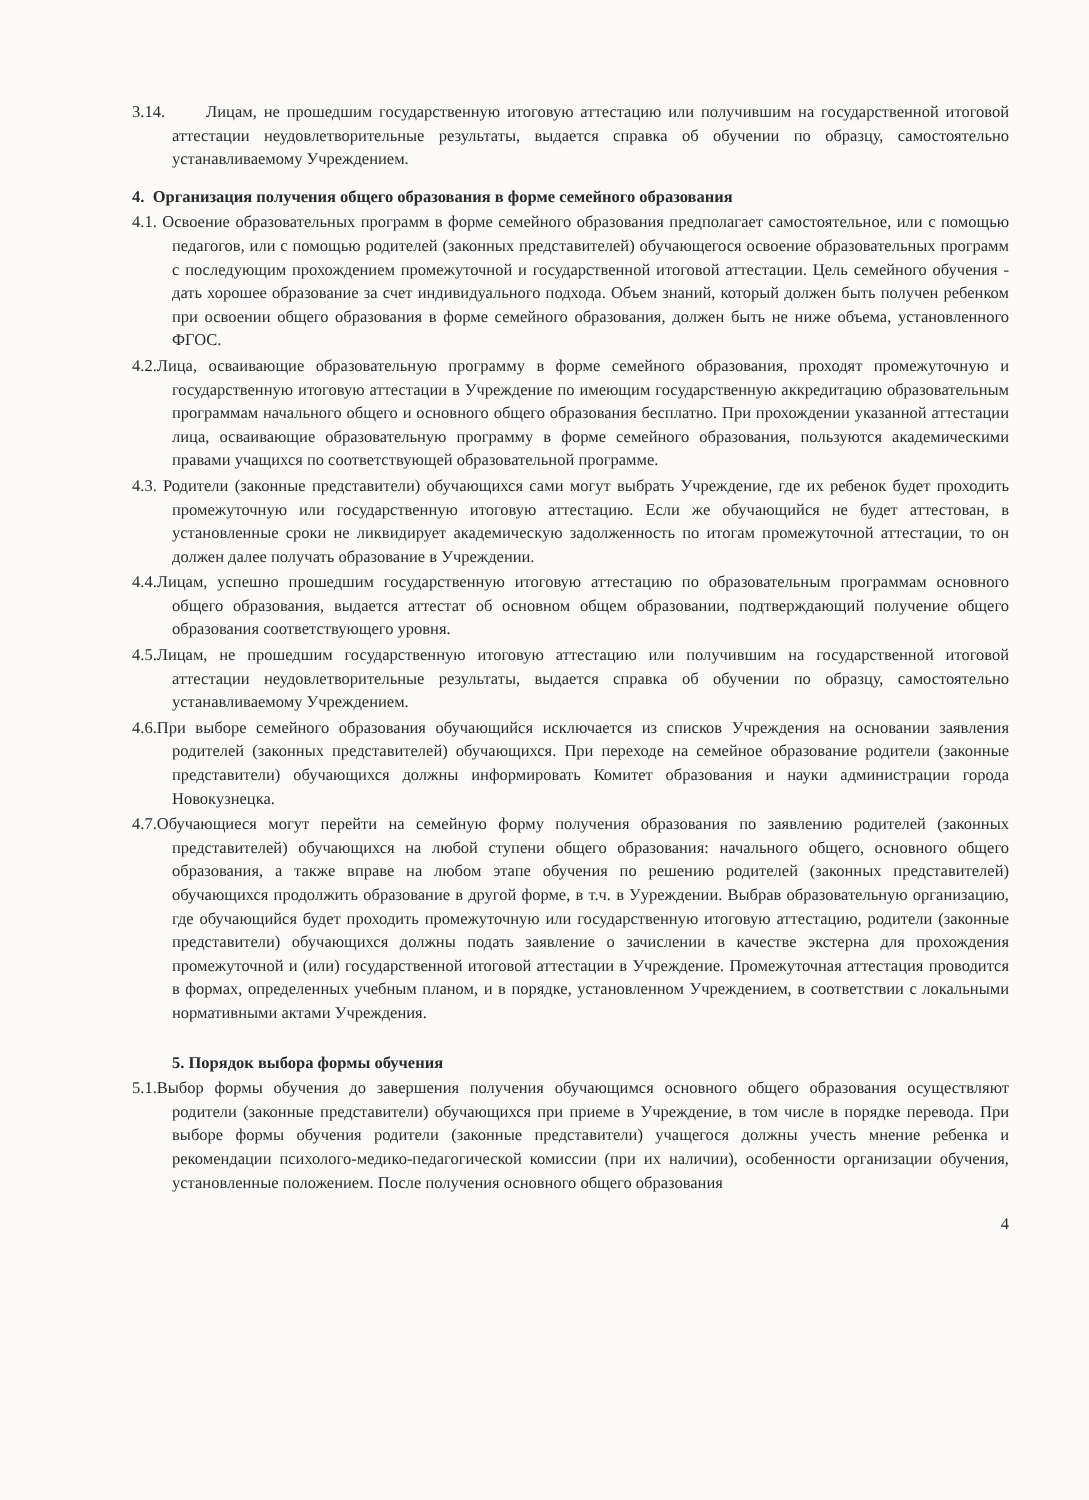3.14. Лицам, не прошедшим государственную итоговую аттестацию или получившим на государственной итоговой аттестации неудовлетворительные результаты, выдается справка об обучении по образцу, самостоятельно устанавливаемому Учреждением.
4. Организация получения общего образования в форме семейного образования
4.1. Освоение образовательных программ в форме семейного образования предполагает самостоятельное, или с помощью педагогов, или с помощью родителей (законных представителей) обучающегося освоение образовательных программ с последующим прохождением промежуточной и государственной итоговой аттестации. Цель семейного обучения - дать хорошее образование за счет индивидуального подхода. Объем знаний, который должен быть получен ребенком при освоении общего образования в форме семейного образования, должен быть не ниже объема, установленного ФГОС.
4.2.Лица, осваивающие образовательную программу в форме семейного образования, проходят промежуточную и государственную итоговую аттестации в Учреждение по имеющим государственную аккредитацию образовательным программам начального общего и основного общего образования бесплатно. При прохождении указанной аттестации лица, осваивающие образовательную программу в форме семейного образования, пользуются академическими правами учащихся по соответствующей образовательной программе.
4.3. Родители (законные представители) обучающихся сами могут выбрать Учреждение, где их ребенок будет проходить промежуточную или государственную итоговую аттестацию. Если же обучающийся не будет аттестован, в установленные сроки не ликвидирует академическую задолженность по итогам промежуточной аттестации, то он должен далее получать образование в Учреждении.
4.4.Лицам, успешно прошедшим государственную итоговую аттестацию по образовательным программам основного общего образования, выдается аттестат об основном общем образовании, подтверждающий получение общего образования соответствующего уровня.
4.5.Лицам, не прошедшим государственную итоговую аттестацию или получившим на государственной итоговой аттестации неудовлетворительные результаты, выдается справка об обучении по образцу, самостоятельно устанавливаемому Учреждением.
4.6.При выборе семейного образования обучающийся исключается из списков Учреждения на основании заявления родителей (законных представителей) обучающихся. При переходе на семейное образование родители (законные представители) обучающихся должны информировать Комитет образования и науки администрации города Новокузнецка.
4.7.Обучающиеся могут перейти на семейную форму получения образования по заявлению родителей (законных представителей) обучающихся на любой ступени общего образования: начального общего, основного общего образования, а также вправе на любом этапе обучения по решению родителей (законных представителей) обучающихся продолжить образование в другой форме, в т.ч. в Уyреждении. Выбрав образовательную организацию, где обучающийся будет проходить промежуточную или государственную итоговую аттестацию, родители (законные представители) обучающихся должны подать заявление о зачислении в качестве экстерна для прохождения промежуточной и (или) государственной итоговой аттестации в Учреждение. Промежуточная аттестация проводится в формах, определенных учебным планом, и в порядке, установленном Учреждением, в соответствии с локальными нормативными актами Учреждения.
5. Порядок выбора формы обучения
5.1.Выбор формы обучения до завершения получения обучающимся основного общего образования осуществляют родители (законные представители) обучающихся при приеме в Учреждение, в том числе в порядке перевода. При выборе формы обучения родители (законные представители) учащегося должны учесть мнение ребенка и рекомендации психолого-медико-педагогической комиссии (при их наличии), особенности организации обучения, установленные положением. После получения основного общего образования
4